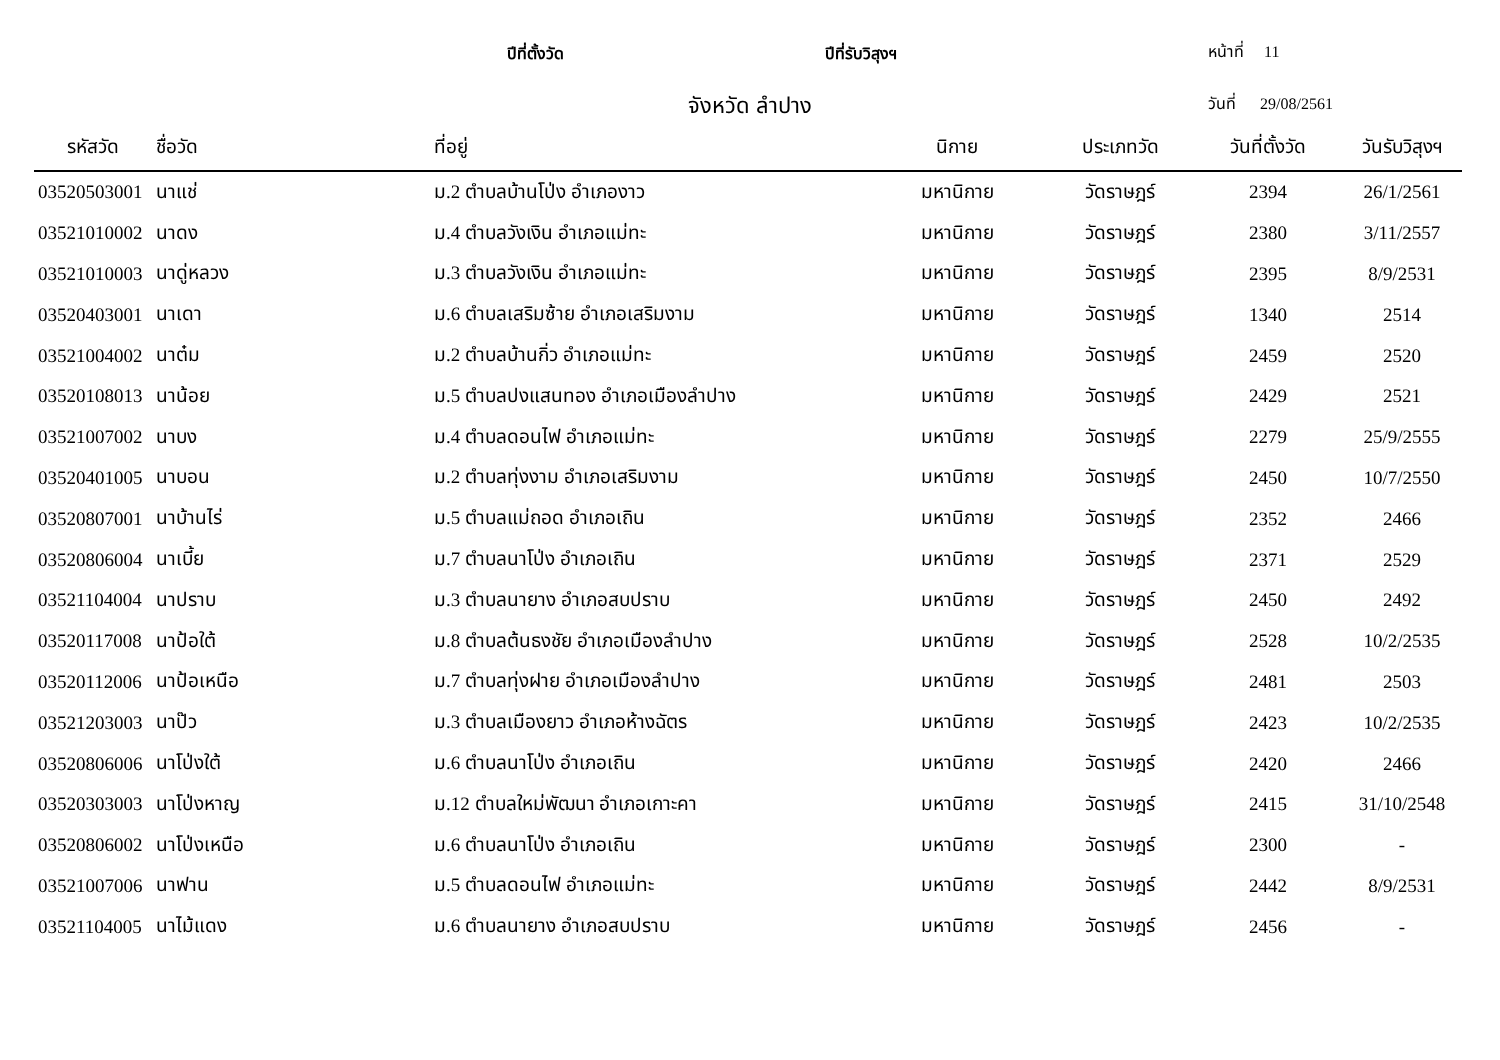ปีที่ตั้งวัด ปีที่รับวิสุงฯ หน้าที่ 11
จังหวัด ลำปาง วันที่ 29/08/2561
| รหัสวัด | ชื่อวัด | ที่อยู่ | นิกาย | ประเภทวัด | วันที่ตั้งวัด | วันรับวิสุงฯ |
| --- | --- | --- | --- | --- | --- | --- |
| 03520503001 | นาแช่ | ม.2 ตำบลบ้านโป่ง อำเภองาว | มหานิกาย | วัดราษฎร์ | 2394 | 26/1/2561 |
| 03521010002 | นาดง | ม.4 ตำบลวังเงิน อำเภอแม่ทะ | มหานิกาย | วัดราษฎร์ | 2380 | 3/11/2557 |
| 03521010003 | นาดู่หลวง | ม.3 ตำบลวังเงิน อำเภอแม่ทะ | มหานิกาย | วัดราษฎร์ | 2395 | 8/9/2531 |
| 03520403001 | นาเดา | ม.6 ตำบลเสริมซ้าย อำเภอเสริมงาม | มหานิกาย | วัดราษฎร์ | 1340 | 2514 |
| 03521004002 | นาต๋ม | ม.2 ตำบลบ้านกิ่ว อำเภอแม่ทะ | มหานิกาย | วัดราษฎร์ | 2459 | 2520 |
| 03520108013 | นาน้อย | ม.5 ตำบลปงแสนทอง อำเภอเมืองลำปาง | มหานิกาย | วัดราษฎร์ | 2429 | 2521 |
| 03521007002 | นาบง | ม.4 ตำบลดอนไฟ อำเภอแม่ทะ | มหานิกาย | วัดราษฎร์ | 2279 | 25/9/2555 |
| 03520401005 | นาบอน | ม.2 ตำบลทุ่งงาม อำเภอเสริมงาม | มหานิกาย | วัดราษฎร์ | 2450 | 10/7/2550 |
| 03520807001 | นาบ้านไร่ | ม.5 ตำบลแม่ถอด อำเภอเถิน | มหานิกาย | วัดราษฎร์ | 2352 | 2466 |
| 03520806004 | นาเบี้ย | ม.7 ตำบลนาโป่ง อำเภอเถิน | มหานิกาย | วัดราษฎร์ | 2371 | 2529 |
| 03521104004 | นาปราบ | ม.3 ตำบลนายาง อำเภอสบปราบ | มหานิกาย | วัดราษฎร์ | 2450 | 2492 |
| 03520117008 | นาป้อใต้ | ม.8 ตำบลต้นธงชัย อำเภอเมืองลำปาง | มหานิกาย | วัดราษฎร์ | 2528 | 10/2/2535 |
| 03520112006 | นาป้อเหนือ | ม.7 ตำบลทุ่งฝาย อำเภอเมืองลำปาง | มหานิกาย | วัดราษฎร์ | 2481 | 2503 |
| 03521203003 | นาป๊ว | ม.3 ตำบลเมืองยาว อำเภอห้างฉัตร | มหานิกาย | วัดราษฎร์ | 2423 | 10/2/2535 |
| 03520806006 | นาโป่งใต้ | ม.6 ตำบลนาโป่ง อำเภอเถิน | มหานิกาย | วัดราษฎร์ | 2420 | 2466 |
| 03520303003 | นาโป่งหาญ | ม.12 ตำบลใหม่พัฒนา อำเภอเกาะคา | มหานิกาย | วัดราษฎร์ | 2415 | 31/10/2548 |
| 03520806002 | นาโป่งเหนือ | ม.6 ตำบลนาโป่ง อำเภอเถิน | มหานิกาย | วัดราษฎร์ | 2300 | - |
| 03521007006 | นาฟาน | ม.5 ตำบลดอนไฟ อำเภอแม่ทะ | มหานิกาย | วัดราษฎร์ | 2442 | 8/9/2531 |
| 03521104005 | นาไม้แดง | ม.6 ตำบลนายาง อำเภอสบปราบ | มหานิกาย | วัดราษฎร์ | 2456 | - |